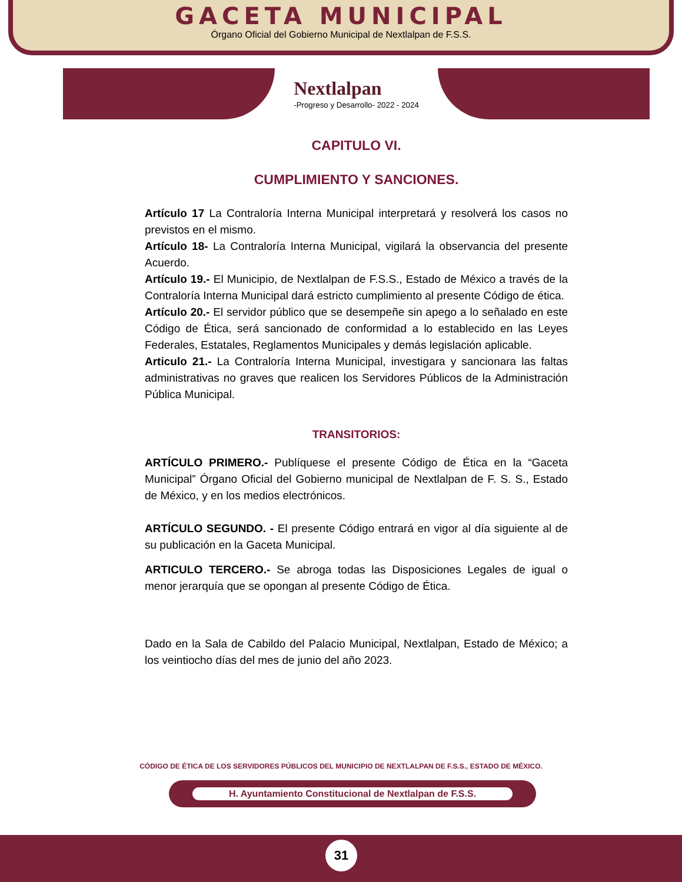GACETA MUNICIPAL
Órgano Oficial del Gobierno Municipal de Nextlalpan de F.S.S.
Nextlalpan
-Progreso y Desarrollo- 2022 - 2024
CAPITULO VI.
CUMPLIMIENTO Y SANCIONES.
Artículo 17 La Contraloría Interna Municipal interpretará y resolverá los casos no previstos en el mismo.
Artículo 18- La Contraloría Interna Municipal, vigilará la observancia del presente Acuerdo.
Artículo 19.- El Municipio, de Nextlalpan de F.S.S., Estado de México a través de la Contraloría Interna Municipal dará estricto cumplimiento al presente Código de ética.
Artículo 20.- El servidor público que se desempeñe sin apego a lo señalado en este Código de Ética, será sancionado de conformidad a lo establecido en las Leyes Federales, Estatales, Reglamentos Municipales y demás legislación aplicable.
Articulo 21.- La Contraloría Interna Municipal, investigara y sancionara las faltas administrativas no graves que realicen los Servidores Públicos de la Administración Pública Municipal.
TRANSITORIOS:
ARTÍCULO PRIMERO.- Publíquese el presente Código de Ética en la “Gaceta Municipal” Órgano Oficial del Gobierno municipal de Nextlalpan de F. S. S., Estado de México, y en los medios electrónicos.
ARTÍCULO SEGUNDO. - El presente Código entrará en vigor al día siguiente al de su publicación en la Gaceta Municipal.
ARTICULO TERCERO.- Se abroga todas las Disposiciones Legales de igual o menor jerarquía que se opongan al presente Código de Ética.
Dado en la Sala de Cabildo del Palacio Municipal, Nextlalpan, Estado de México; a los veintiocho días del mes de junio del año 2023.
CÓDIGO DE ÉTICA DE LOS SERVIDORES PÚBLICOS DEL MUNICIPIO DE NEXTLALPAN DE F.S.S., ESTADO DE MÉXICO.
H. Ayuntamiento Constitucional de Nextlalpan de F.S.S.
31